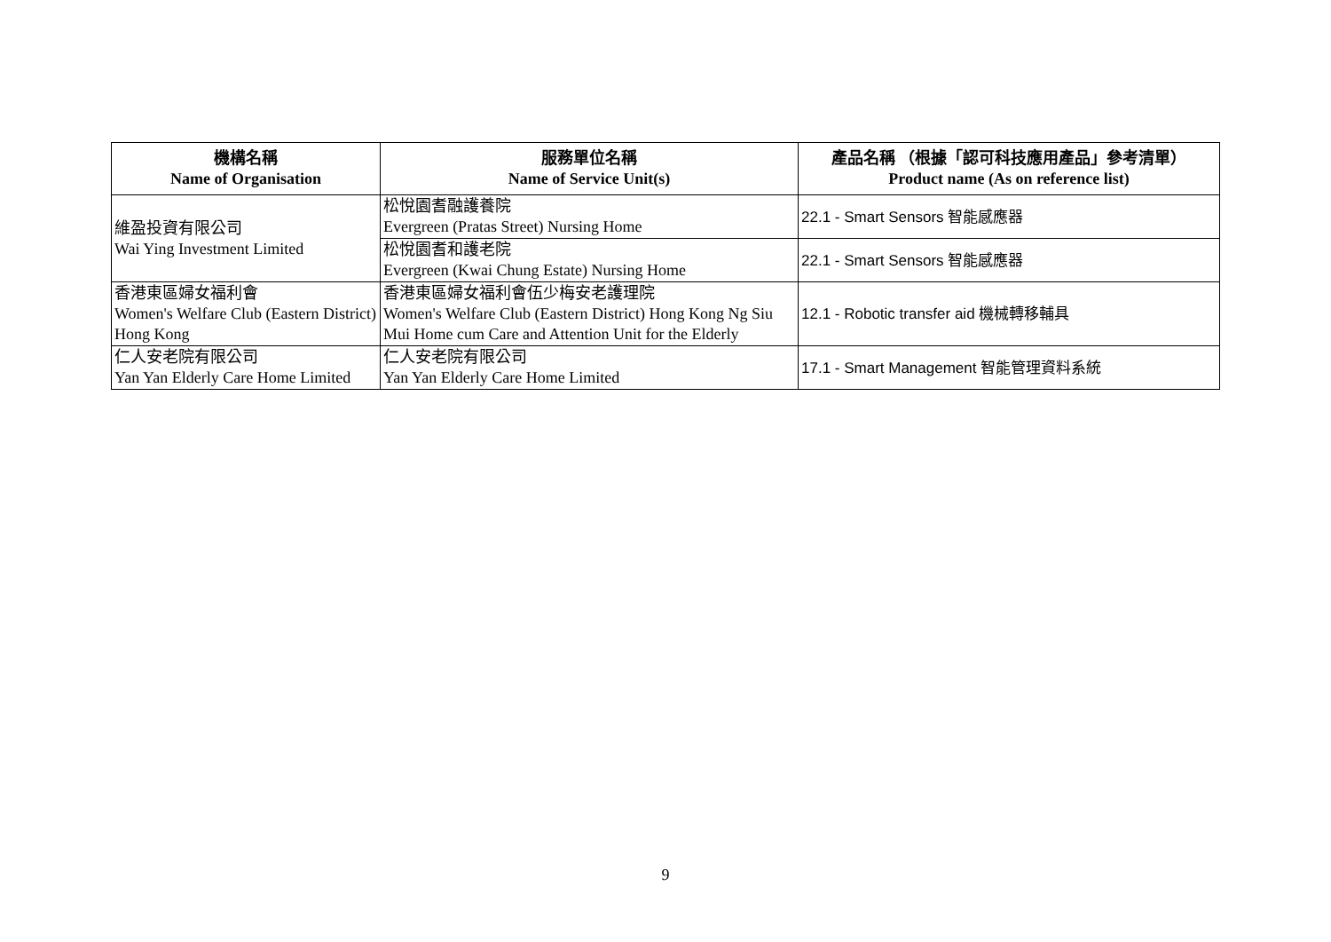| 機構名稱 Name of Organisation | 服務單位名稱 Name of Service Unit(s) | 產品名稱 （根據「認可科技應用產品」參考清單） Product name (As on reference list) |
| --- | --- | --- |
| 維盈投資有限公司 Wai Ying Investment Limited | 松悅園耆融護養院 Evergreen (Pratas Street) Nursing Home | 22.1 - Smart Sensors 智能感應器 |
| | 松悅園耆和護老院 Evergreen (Kwai Chung Estate) Nursing Home | 22.1 - Smart Sensors 智能感應器 |
| 香港東區婦女福利會 Women's Welfare Club (Eastern District) Hong Kong | 香港東區婦女福利會伍少梅安老護理院 Women's Welfare Club (Eastern District) Hong Kong Ng Siu Mui Home cum Care and Attention Unit for the Elderly | 12.1 - Robotic transfer aid 機械轉移輔具 |
| 仁人安老院有限公司 Yan Yan Elderly Care Home Limited | 仁人安老院有限公司 Yan Yan Elderly Care Home Limited | 17.1 - Smart Management 智能管理資料系統 |
9